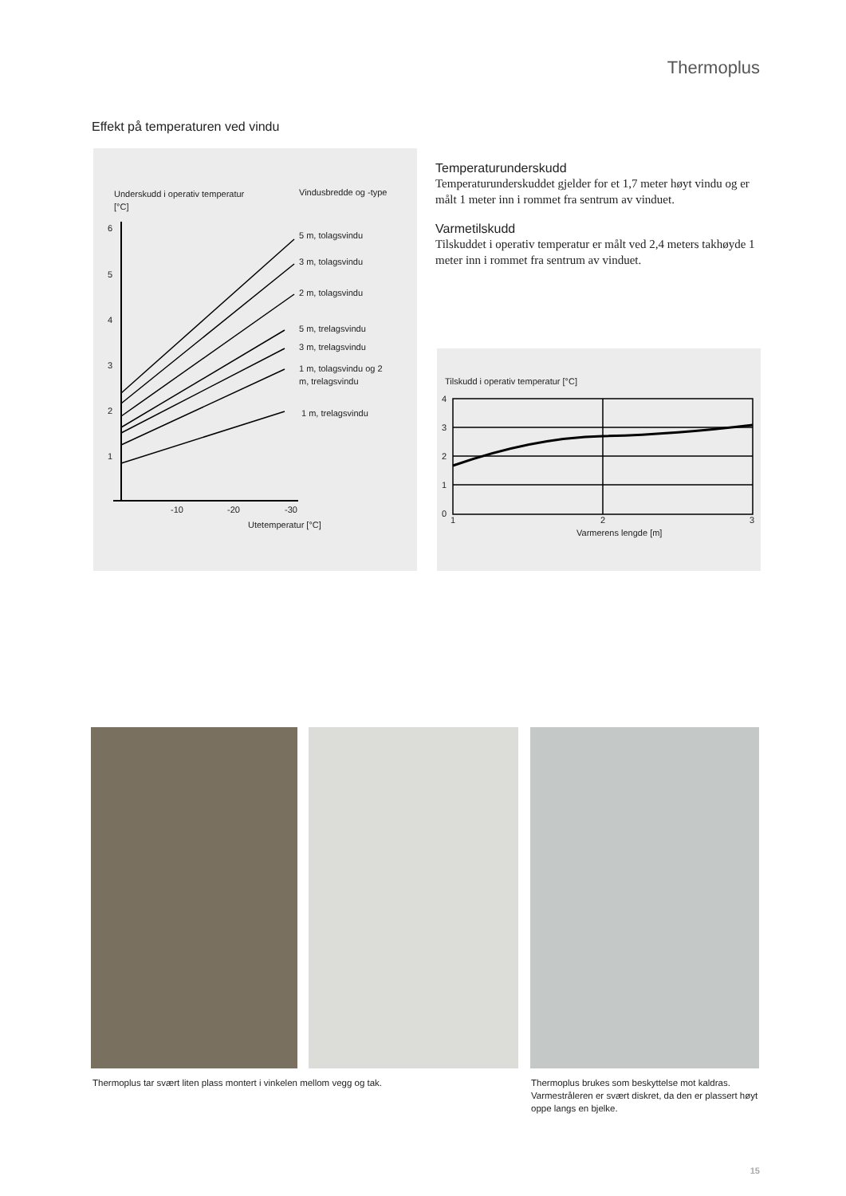Thermoplus
Effekt på temperaturen ved vindu
Underskudd i operativ temperatur
[°C]
Vindusbredde og -type
6
5
4
3
2
1
-10
-20
-30
Utetemperatur [°C]
5 m, tolagsvindu
3 m, tolagsvindu
2 m, tolagsvindu
5 m, trelagsvindu
3 m, trelagsvindu
1 m, tolagsvindu og 2
m, trelagsvindu
1 m, trelagsvindu
Temperaturunderskudd
Temperaturunderskuddet gjelder for et 1,7 meter høyt vindu og er målt 1 meter inn i rommet fra sentrum av vinduet.
Varmetilskudd
Tilskuddet i operativ temperatur er målt ved 2,4 meters takhøyde 1 meter inn i rommet fra sentrum av vinduet.
Tilskudd i operativ temperatur [°C]
4
3
2
1
0
1
2
3
Varmerens lengde [m]
Thermoplus tar svært liten plass montert i vinkelen mellom vegg og tak.
Thermoplus brukes som beskyttelse mot kaldras. Varmestråleren er svært diskret, da den er plassert høyt oppe langs en bjelke.
15